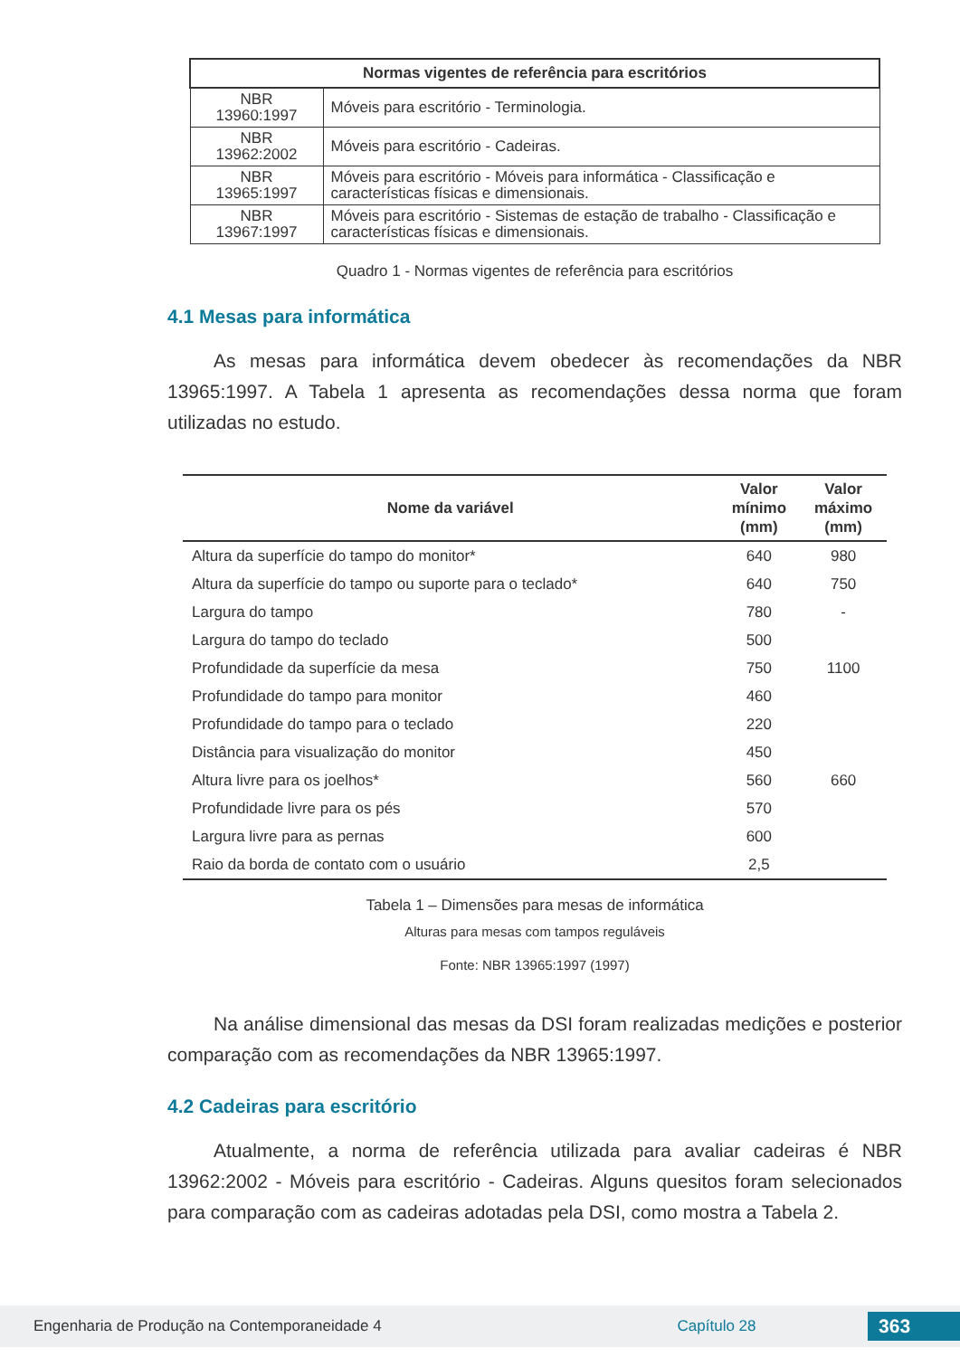| Normas vigentes de referência para escritórios | |
| --- | --- |
| NBR 13960:1997 | Móveis para escritório - Terminologia. |
| NBR 13962:2002 | Móveis para escritório - Cadeiras. |
| NBR 13965:1997 | Móveis para escritório - Móveis para informática - Classificação e características físicas e dimensionais. |
| NBR 13967:1997 | Móveis para escritório - Sistemas de estação de trabalho - Classificação e características físicas e dimensionais. |
Quadro 1 - Normas vigentes de referência para escritórios
4.1 Mesas para informática
As mesas para informática devem obedecer às recomendações da NBR 13965:1997. A Tabela 1 apresenta as recomendações dessa norma que foram utilizadas no estudo.
| Nome da variável | Valor mínimo (mm) | Valor máximo (mm) |
| --- | --- | --- |
| Altura da superfície do tampo do monitor* | 640 | 980 |
| Altura da superfície do tampo ou suporte para o teclado* | 640 | 750 |
| Largura do tampo | 780 | - |
| Largura do tampo do teclado | 500 | |
| Profundidade da superfície da mesa | 750 | 1100 |
| Profundidade do tampo para monitor | 460 | |
| Profundidade do tampo para o teclado | 220 | |
| Distância para visualização do monitor | 450 | |
| Altura livre para os joelhos* | 560 | 660 |
| Profundidade livre para os pés | 570 | |
| Largura livre para as pernas | 600 | |
| Raio da borda de contato com o usuário | 2,5 | |
Tabela 1 – Dimensões para mesas de informática
Alturas para mesas com tampos reguláveis
Fonte: NBR 13965:1997 (1997)
Na análise dimensional das mesas da DSI foram realizadas medições e posterior comparação com as recomendações da NBR 13965:1997.
4.2 Cadeiras para escritório
Atualmente, a norma de referência utilizada para avaliar cadeiras é NBR 13962:2002 - Móveis para escritório - Cadeiras. Alguns quesitos foram selecionados para comparação com as cadeiras adotadas pela DSI, como mostra a Tabela 2.
Engenharia de Produção na Contemporaneidade 4 Capítulo 28 363